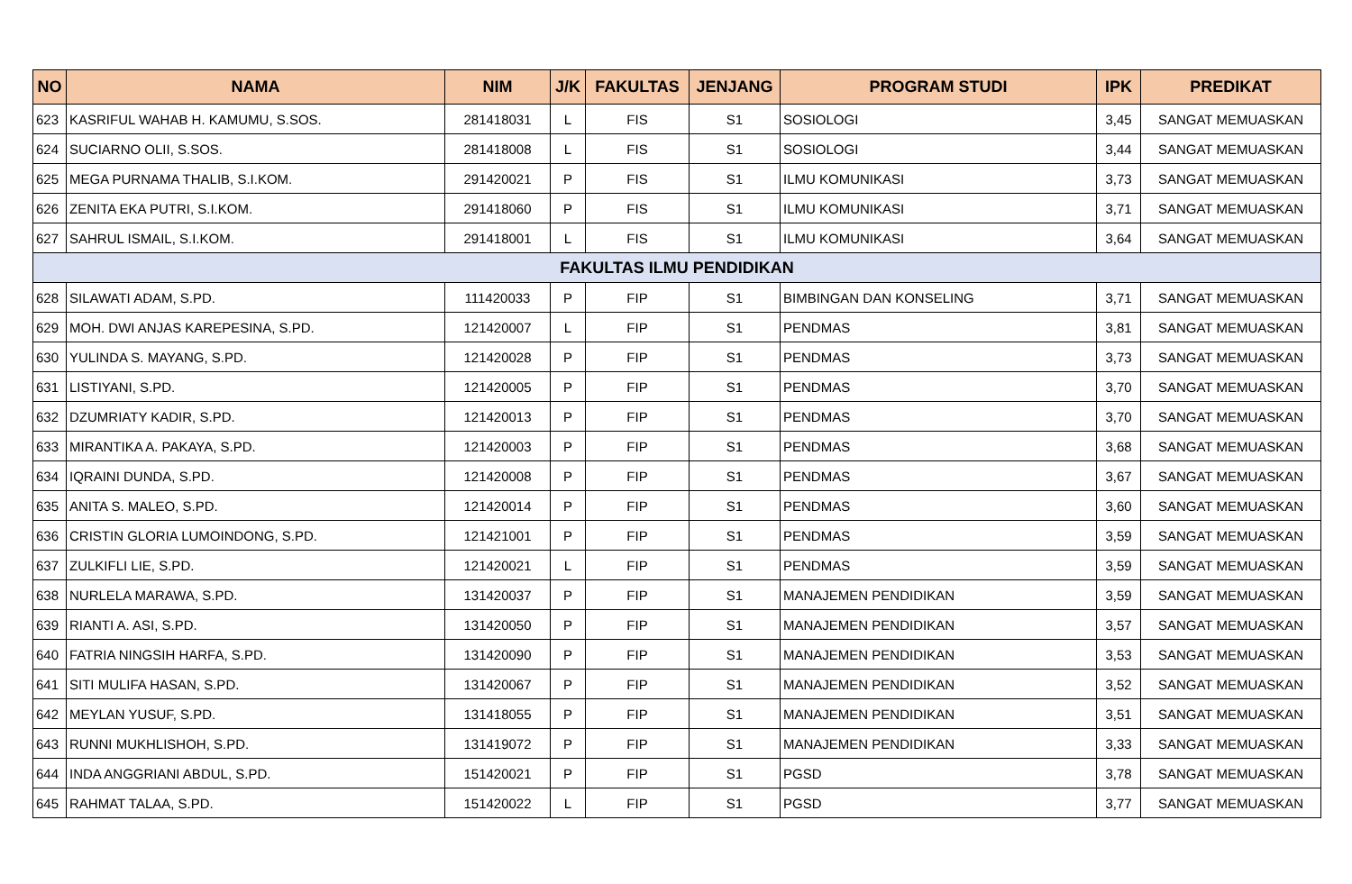| NO | NAMA | NIM | J/K | FAKULTAS | JENJANG | PROGRAM STUDI | IPK | PREDIKAT |
| --- | --- | --- | --- | --- | --- | --- | --- | --- |
| 623 | KASRIFUL WAHAB H. KAMUMU, S.SOS. | 281418031 | L | FIS | S1 | SOSIOLOGI | 3,45 | SANGAT MEMUASKAN |
| 624 | SUCIARNO OLII, S.SOS. | 281418008 | L | FIS | S1 | SOSIOLOGI | 3,44 | SANGAT MEMUASKAN |
| 625 | MEGA PURNAMA THALIB, S.I.KOM. | 291420021 | P | FIS | S1 | ILMU KOMUNIKASI | 3,73 | SANGAT MEMUASKAN |
| 626 | ZENITA EKA PUTRI, S.I.KOM. | 291418060 | P | FIS | S1 | ILMU KOMUNIKASI | 3,71 | SANGAT MEMUASKAN |
| 627 | SAHRUL ISMAIL, S.I.KOM. | 291418001 | L | FIS | S1 | ILMU KOMUNIKASI | 3,64 | SANGAT MEMUASKAN |
| FAKULTAS ILMU PENDIDIKAN | | | | | | | | |
| 628 | SILAWATI ADAM, S.PD. | 111420033 | P | FIP | S1 | BIMBINGAN DAN KONSELING | 3,71 | SANGAT MEMUASKAN |
| 629 | MOH. DWI ANJAS KAREPESINA, S.PD. | 121420007 | L | FIP | S1 | PENDMAS | 3,81 | SANGAT MEMUASKAN |
| 630 | YULINDA S. MAYANG, S.PD. | 121420028 | P | FIP | S1 | PENDMAS | 3,73 | SANGAT MEMUASKAN |
| 631 | LISTIYANI, S.PD. | 121420005 | P | FIP | S1 | PENDMAS | 3,70 | SANGAT MEMUASKAN |
| 632 | DZUMRIATY KADIR, S.PD. | 121420013 | P | FIP | S1 | PENDMAS | 3,70 | SANGAT MEMUASKAN |
| 633 | MIRANTIKA A. PAKAYA, S.PD. | 121420003 | P | FIP | S1 | PENDMAS | 3,68 | SANGAT MEMUASKAN |
| 634 | IQRAINI DUNDA, S.PD. | 121420008 | P | FIP | S1 | PENDMAS | 3,67 | SANGAT MEMUASKAN |
| 635 | ANITA S. MALEO, S.PD. | 121420014 | P | FIP | S1 | PENDMAS | 3,60 | SANGAT MEMUASKAN |
| 636 | CRISTIN GLORIA LUMOINDONG, S.PD. | 121421001 | P | FIP | S1 | PENDMAS | 3,59 | SANGAT MEMUASKAN |
| 637 | ZULKIFLI LIE, S.PD. | 121420021 | L | FIP | S1 | PENDMAS | 3,59 | SANGAT MEMUASKAN |
| 638 | NURLELA MARAWA, S.PD. | 131420037 | P | FIP | S1 | MANAJEMEN PENDIDIKAN | 3,59 | SANGAT MEMUASKAN |
| 639 | RIANTI A. ASI, S.PD. | 131420050 | P | FIP | S1 | MANAJEMEN PENDIDIKAN | 3,57 | SANGAT MEMUASKAN |
| 640 | FATRIA NINGSIH HARFA, S.PD. | 131420090 | P | FIP | S1 | MANAJEMEN PENDIDIKAN | 3,53 | SANGAT MEMUASKAN |
| 641 | SITI MULIFA HASAN, S.PD. | 131420067 | P | FIP | S1 | MANAJEMEN PENDIDIKAN | 3,52 | SANGAT MEMUASKAN |
| 642 | MEYLAN YUSUF, S.PD. | 131418055 | P | FIP | S1 | MANAJEMEN PENDIDIKAN | 3,51 | SANGAT MEMUASKAN |
| 643 | RUNNI MUKHLISHOH, S.PD. | 131419072 | P | FIP | S1 | MANAJEMEN PENDIDIKAN | 3,33 | SANGAT MEMUASKAN |
| 644 | INDA ANGGRIANI ABDUL, S.PD. | 151420021 | P | FIP | S1 | PGSD | 3,78 | SANGAT MEMUASKAN |
| 645 | RAHMAT TALAA, S.PD. | 151420022 | L | FIP | S1 | PGSD | 3,77 | SANGAT MEMUASKAN |